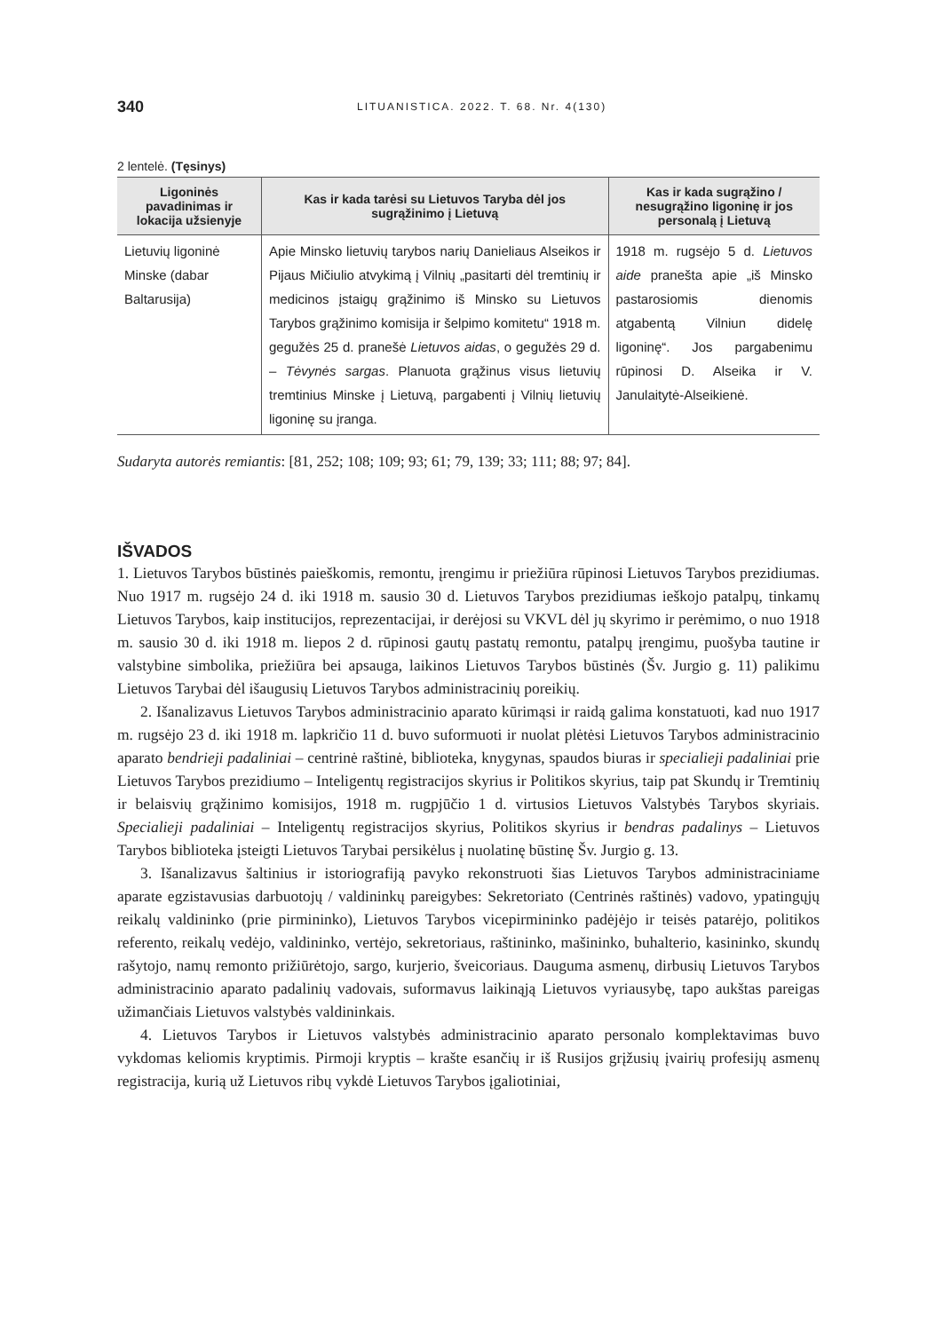340 LITUANISTICA. 2022. T. 68. Nr. 4(130)
2 lentelė. (Tęsinys)
| Ligoninės pavadinimas ir lokacija užsienyje | Kas ir kada tarėsi su Lietuvos Taryba dėl jos sugrąžinimo į Lietuvą | Kas ir kada sugrąžino / nesugrąžino ligoninę ir jos personalą į Lietuvą |
| --- | --- | --- |
| Lietuvių ligoninė Minske (dabar Baltarusija) | Apie Minsko lietuvių tarybos narių Danieliaus Alseikos ir Pijaus Mičiulio atvykimą į Vilnių „pasitarti dėl tremtinių ir medicinos įstaigų grąžinimo iš Minsko su Lietuvos Tarybos grąžinimo komisija ir šelpimo komitetu“ 1918 m. gegužės 25 d. pranešė Lietuvos aidas , o gegužės 29 d. – Tėvynės sargas . Planuota grąžinus visus lietuvių tremtinius Minske į Lietuvą, pargabenti į Vilnių lietuvių ligoninę su įranga. | 1918 m. rugsėjo 5 d. Lietuvos aide pranešta apie „iš Minsko pastarosiomis dienomis atgabentą Vilniun didelę ligoninę“. Jos pargabenimu rūpinosi D. Alseika ir V. Janulaitytė-Alseikienė. |
Sudaryta autorės remiantis: [81, 252; 108; 109; 93; 61; 79, 139; 33; 111; 88; 97; 84].
IŠVADOS
1. Lietuvos Tarybos būstinės paieškomis, remontu, įrengimu ir priežiūra rūpinosi Lietuvos Tarybos prezidiumas. Nuo 1917 m. rugsėjo 24 d. iki 1918 m. sausio 30 d. Lietuvos Tarybos prezidiumas ieškojo patalpų, tinkamų Lietuvos Tarybos, kaip institucijos, reprezentacijai, ir derėjosi su VKVL dėl jų skyrimo ir perėmimo, o nuo 1918 m. sausio 30 d. iki 1918 m. liepos 2 d. rūpinosi gautų pastatų remontu, patalpų įrengimu, puošyba tautine ir valstybine simbolika, priežiūra bei apsauga, laikinos Lietuvos Tarybos būstinės (Šv. Jurgio g. 11) palikimu Lietuvos Tarybai dėl išaugusių Lietuvos Tarybos administracinių poreikių.
2. Išanalizavus Lietuvos Tarybos administracinio aparato kūrimąsi ir raidą galima konstatuoti, kad nuo 1917 m. rugsėjo 23 d. iki 1918 m. lapkričio 11 d. buvo suformuoti ir nuolat plėtėsi Lietuvos Tarybos administracinio aparato bendrieji padaliniai – centrinė raštinė, biblioteka, knygynas, spaudos biuras ir specialieji padaliniai prie Lietuvos Tarybos prezidiumo – Inteligentų registracijos skyrius ir Politikos skyrius, taip pat Skundų ir Tremtinių ir belaisvių grąžinimo komisijos, 1918 m. rugpjūčio 1 d. virtusios Lietuvos Valstybės Tarybos skyriais. Specialieji padaliniai – Inteligentų registracijos skyrius, Politikos skyrius ir bendras padalinys – Lietuvos Tarybos biblioteka įsteigti Lietuvos Tarybai persikėlus į nuolatinę būstinę Šv. Jurgio g. 13.
3. Išanalizavus šaltinius ir istoriografiją pavyko rekonstruoti šias Lietuvos Tarybos administraciniame aparate egzistavusias darbuotojų / valdininkų pareigybes: Sekretoriato (Centrinės raštinės) vadovo, ypatingųjų reikalų valdininko (prie pirmininko), Lietuvos Tarybos vicepirmininko padėjėjo ir teisės patarėjo, politikos referento, reikalų vedėjo, valdininko, vertėjo, sekretoriaus, raštininko, mašininko, buhalterio, kasininko, skundų rašytojo, namų remonto prižiūrėtojo, sargo, kurjerio, šveicoriaus. Dauguma asmenų, dirbusių Lietuvos Tarybos administracinio aparato padalinių vadovais, suformavus laikinąją Lietuvos vyriausybę, tapo aukštas pareigas užimančiais Lietuvos valstybės valdininkais.
4. Lietuvos Tarybos ir Lietuvos valstybės administracinio aparato personalo komplektavimas buvo vykdomas keliomis kryptimis. Pirmoji kryptis – krašte esančių ir iš Rusijos grįžusių įvairių profesijų asmenų registracija, kurią už Lietuvos ribų vykdė Lietuvos Tarybos įgaliotiniai,